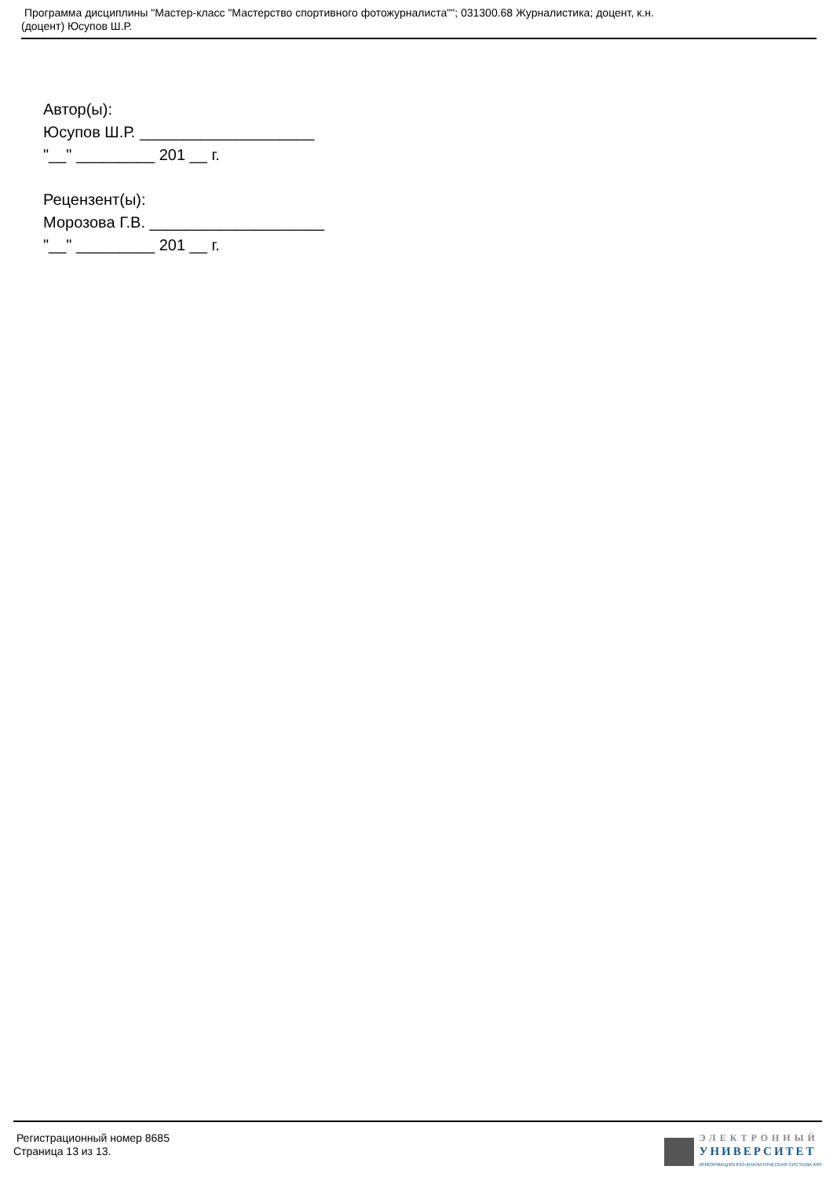Программа дисциплины "Мастер-класс "Мастерство спортивного фотожурналиста""; 031300.68 Журналистика; доцент, к.н.
(доцент) Юсупов Ш.Р.
Автор(ы):
Юсупов Ш.Р. ____________________
"__" _________ 201 __ г.
Рецензент(ы):
Морозова Г.В. ____________________
"__" _________ 201 __ г.
Регистрационный номер 8685
Страница 13 из 13.
ЭЛЕКТРОННЫЙ
УНИВЕРСИТЕТ
ИНФОРМАЦИОННО-АНАЛИТИЧЕСКАЯ СИСТЕМА КФУ